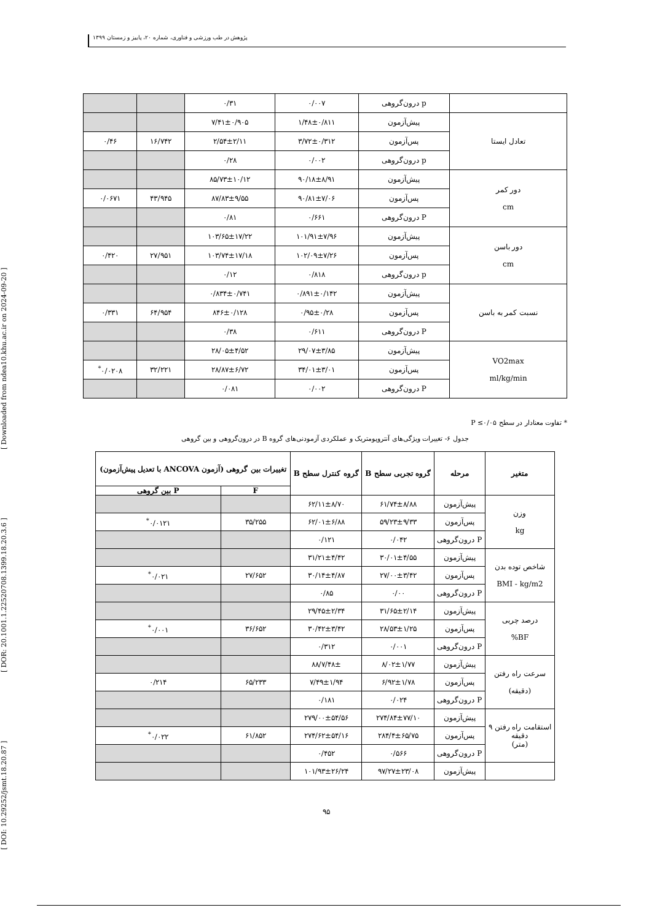پژوهش در طب ورزشی و فناوری، شماره ۲۰، پاییز و زمستان ۱۳۹۹
[ DOI: 10.29252/jsmt.18.20.87 ] [ DOR: 20.1001.1.22520708.1399.18.20.3.6 ] [ Downloaded from ndea10.khu.ac.ir on 2024-09-20 ]
| | p درون‌گروهی | ۰/۰۰۷ | ۰/۳۱ | | |
| تعادل ایستا | پیش‌آزمون | ۱/۴۸±۰/۸۱۱ | ۷/۴۱±۰/۹۰۵ | | |
| | پس‌آزمون | ۳/۷۲±۰/۳۱۲ | ۲/۵۴±۲/۱۱ | ۱۶/۷۴۲ | ۰/۴۶ |
| | p درون‌گروهی | ۰/۰۰۲ | ۰/۲۸ | | |
| دور کمر cm | پیش‌آزمون | ۹۰/۱۸±۸/۹۱ | ۸۵/۷۳±۱۰/۱۲ | | |
| | پس‌آزمون | ۹۰/۸۱±۷/۰۶ | ۸۷/۸۳±۹/۵۵ | ۴۳/۹۴۵ | ۰/۰۶۷۱ |
| | P درون‌گروهی | ۰/۶۶۱ | ۰/۸۱ | | |
| دور باسن cm | پیش‌آزمون | ۱۰۱/۹۱±۷/۹۶ | ۱۰۳/۶۵±۱۷/۲۲ | | |
| | پس‌آزمون | ۱۰۲/۰۹±۷/۲۶ | ۱۰۳/۷۴±۱۷/۱۸ | ۲۷/۹۵۱ | ۰/۴۲۰ |
| | p درون‌گروهی | ۰/۸۱۸ | ۰/۱۲ | | |
| نسبت کمر به باسن | پیش‌آزمون | ۰/۸۹۱±۰/۱۴۲ | ۰/۸۳۴±۰/۷۴۱ | | |
| | پس‌آزمون | ۰/۹۵±۰/۲۸ | ۸۴۶±۰/۱۲۸ | ۶۴/۹۵۴ | ۰/۳۳۱ |
| | P درون‌گروهی | ۰/۶۱۱ | ۰/۳۸ | | |
| VO2max ml/kg/min | پیش‌آزمون | ۲۹/۰۷±۳/۸۵ | ۲۸/۰۵±۴/۵۲ | | |
| | پس‌آزمون | ۳۴/۰۱±۳/۰۱ | ۲۸/۸۷±۶/۷۲ | ۳۲/۲۲۱ | ۰/۰۲۰۸<sup>*</sup> |
| | P درون‌گروهی | ۰/۰۰۲ | ۰/۰۸۱ | | |
* تفاوت معنادار در سطح P ≤۰/۰۵
جدول ۶- تغییرات ویژگی‌های آنتروپومتریک و عملکردی آزمودنی‌های گروه B در درون‌گروهی و بین گروهی
| متغیر | مرحله | گروه تجربی سطح B | گروه کنترل سطح B | تغییرات بین گروهی (آزمون ANCOVA با تعدیل پیش‌آزمون) | |
| --- | --- | --- | --- | --- | --- |
| | | | | F | P بین گروهی |
| وزن kg | پیش‌آزمون | ۶۱/۷۴±۸/۸۸ | ۶۲/۱۱±۸/۷۰ | | |
| | پس‌آزمون | ۵۹/۲۳±۹/۳۳ | ۶۲/۰۱±۶/۸۸ | ۳۵/۲۵۵ | ۰/۰۱۲۱<sup>*</sup> |
| | P درون‌گروهی | ۰/۰۴۲ | ۰/۱۲۱ | | |
| شاخص توده بدن BMI - kg/m2 | پیش‌آزمون | ۳۰/۰۱±۴/۵۵ | ۳۱/۲۱±۴/۴۲ | | |
| | پس‌آزمون | ۲۷/۰۰±۳/۴۲ | ۳۰/۱۴±۴/۸۷ | ۲۷/۶۵۲ | ۰/۰۲۱<sup>*</sup> |
| | P درون‌گروهی | ۰/۰۰ | ۰/۸۵ | | |
| درصد چربی BF% | پیش‌آزمون | ۳۱/۶۵±۲/۱۴ | ۲۹/۴۵±۲/۳۴ | | |
| | پس‌آزمون | ۲۸/۵۳±۱/۲۵ | ۳۰/۴۲±۳/۴۲ | ۳۶/۶۵۲ | ۰/۰۰۱<sup>*</sup> |
| | P درون‌گروهی | ۰/۰۰۱ | ۰/۳۱۲ | | |
| سرعت راه رفتن (دقیقه) | پیش‌آزمون | ۸/۰۲±۱/۷۷ | ۷/۴۸±/۸۸ | | |
| | پس‌آزمون | ۶/۹۲±۱/۷۸ | ۷/۴۹±۱/۹۴ | ۶۵/۲۳۳ | ۰/۲۱۴ |
| | P درون‌گروهی | ۰/۰۲۴ | ۰/۱۸۱ | | |
| استقامت راه رفتن ۹ دقیقه (متر) | پیش‌آزمون | ۲۷۴/۸۴±۷۷/۱۰ | ۲۷۹/۰۰±۵۴/۵۶ | | |
| | پس‌آزمون | ۲۸۴/۴±۶۵/۷۵ | ۲۷۴/۶۲±۵۴/۱۶ | ۶۱/۸۵۲ | ۰/۰۲۲<sup>*</sup> |
| | P درون‌گروهی | ۰/۵۶۶ | ۰/۴۵۲ | | |
| | پیش‌آزمون | ۹۷/۲۷±۲۳/۰۸ | ۱۰۱/۹۳±۲۶/۲۴ | | |
۹۵